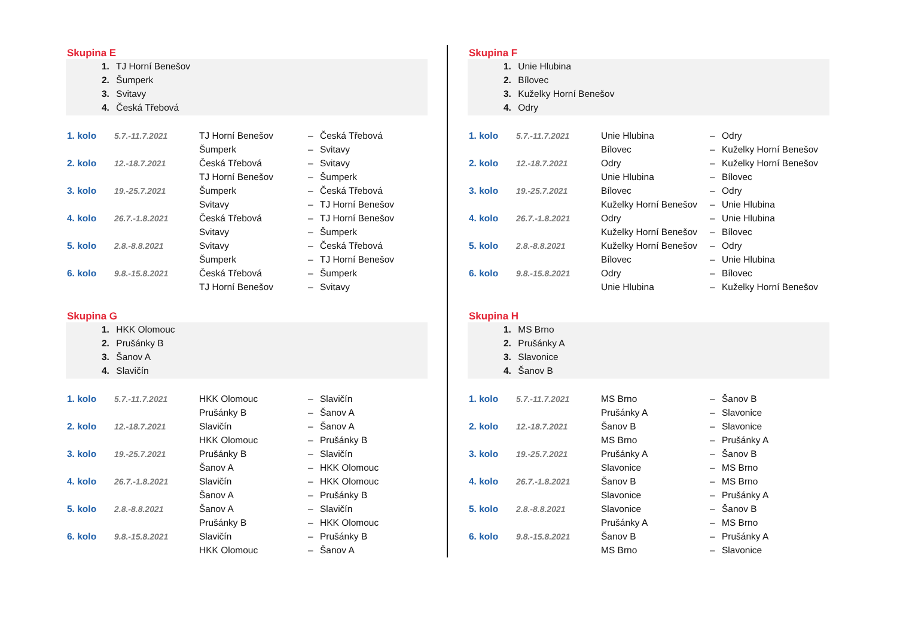Skupina E
1. TJ Horní Benešov
2. Šumperk
3. Svitavy
4. Česká Třebová
| 1. kolo | 5.7.-11.7.2021 | TJ Horní Benešov | – | Česká Třebová |
| | | Šumperk | – | Svitavy |
| 2. kolo | 12.-18.7.2021 | Česká Třebová | – | Svitavy |
| | | TJ Horní Benešov | – | Šumperk |
| 3. kolo | 19.-25.7.2021 | Šumperk | – | Česká Třebová |
| | | Svitavy | – | TJ Horní Benešov |
| 4. kolo | 26.7.-1.8.2021 | Česká Třebová | – | TJ Horní Benešov |
| | | Svitavy | – | Šumperk |
| 5. kolo | 2.8.-8.8.2021 | Svitavy | – | Česká Třebová |
| | | Šumperk | – | TJ Horní Benešov |
| 6. kolo | 9.8.-15.8.2021 | Česká Třebová | – | Šumperk |
| | | TJ Horní Benešov | – | Svitavy |
Skupina F
1. Unie Hlubina
2. Bílovec
3. Kuželky Horní Benešov
4. Odry
| 1. kolo | 5.7.-11.7.2021 | Unie Hlubina | – | Odry |
| | | Bílovec | – | Kuželky Horní Benešov |
| 2. kolo | 12.-18.7.2021 | Odry | – | Kuželky Horní Benešov |
| | | Unie Hlubina | – | Bílovec |
| 3. kolo | 19.-25.7.2021 | Bílovec | – | Odry |
| | | Kuželky Horní Benešov | – | Unie Hlubina |
| 4. kolo | 26.7.-1.8.2021 | Odry | – | Unie Hlubina |
| | | Kuželky Horní Benešov | – | Bílovec |
| 5. kolo | 2.8.-8.8.2021 | Kuželky Horní Benešov | – | Odry |
| | | Bílovec | – | Unie Hlubina |
| 6. kolo | 9.8.-15.8.2021 | Odry | – | Bílovec |
| | | Unie Hlubina | – | Kuželky Horní Benešov |
Skupina G
1. HKK Olomouc
2. Prušánky B
3. Šanov A
4. Slavičín
| 1. kolo | 5.7.-11.7.2021 | HKK Olomouc | – | Slavičín |
| | | Prušánky B | – | Šanov A |
| 2. kolo | 12.-18.7.2021 | Slavičín | – | Šanov A |
| | | HKK Olomouc | – | Prušánky B |
| 3. kolo | 19.-25.7.2021 | Prušánky B | – | Slavičín |
| | | Šanov A | – | HKK Olomouc |
| 4. kolo | 26.7.-1.8.2021 | Slavičín | – | HKK Olomouc |
| | | Šanov A | – | Prušánky B |
| 5. kolo | 2.8.-8.8.2021 | Šanov A | – | Slavičín |
| | | Prušánky B | – | HKK Olomouc |
| 6. kolo | 9.8.-15.8.2021 | Slavičín | – | Prušánky B |
| | | HKK Olomouc | – | Šanov A |
Skupina H
1. MS Brno
2. Prušánky A
3. Slavonice
4. Šanov B
| 1. kolo | 5.7.-11.7.2021 | MS Brno | – | Šanov B |
| | | Prušánky A | – | Slavonice |
| 2. kolo | 12.-18.7.2021 | Šanov B | – | Slavonice |
| | | MS Brno | – | Prušánky A |
| 3. kolo | 19.-25.7.2021 | Prušánky A | – | Šanov B |
| | | Slavonice | – | MS Brno |
| 4. kolo | 26.7.-1.8.2021 | Šanov B | – | MS Brno |
| | | Slavonice | – | Prušánky A |
| 5. kolo | 2.8.-8.8.2021 | Slavonice | – | Šanov B |
| | | Prušánky A | – | MS Brno |
| 6. kolo | 9.8.-15.8.2021 | Šanov B | – | Prušánky A |
| | | MS Brno | – | Slavonice |